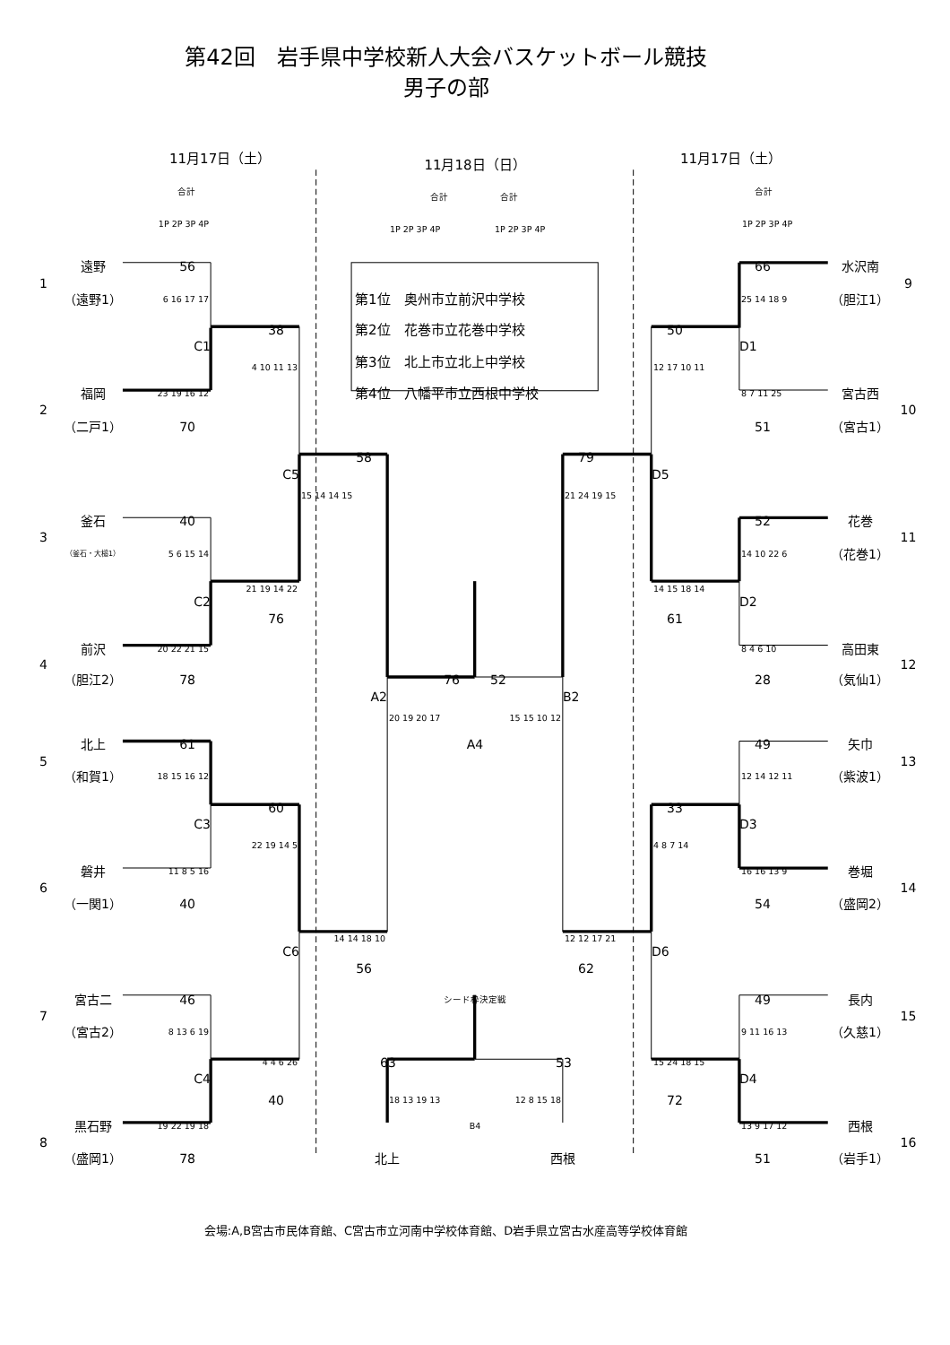第42回　岩手県中学校新人大会バスケットボール競技
男子の部
11月17日（土）
11月18日（日）
11月17日（土）
合計
合計
合計
合計
1P 2P 3P 4P
1P 2P 3P 4P
1P 2P 3P 4P
1P 2P 3P 4P
遠野
56
66
水沢南
1
9
（遠野1）
6 16 17 17
第1位　奥州市立前沢中学校
25 14 18 9
（胆江1）
38
第2位　花巻市立花巻中学校
50
C1
D1
4 10 11 13
第3位　北上市立北上中学校
12 17 10 11
福岡
23 19 16 12
第4位　八幡平市立西根中学校
8 7 11 25
宮古西
2
10
（二戸1）
70
51
（宮古1）
58
79
C5
D5
15 14 14 15
21 24 19 15
釜石
40
52
花巻
3
11
（釜石・大槌1）
5 6 15 14
14 10 22 6
（花巻1）
21 19 14 22
14 15 18 14
C2
D2
76
61
前沢
20 22 21 15
8 4 6 10
高田東
4
12
（胆江2）
78
76
52
28
（気仙1）
A2
B2
20 19 20 17
15 15 10 12
北上
61
A4
49
矢巾
5
13
（和賀1）
18 15 16 12
12 14 12 11
（紫波1）
60
33
C3
D3
22 19 14 5
4 8 7 14
磐井
11 8 5 16
16 16 13 9
巻堀
6
14
（一関1）
40
54
（盛岡2）
14 14 18 10
12 12 17 21
C6
D6
56
62
宮古二
46
シード枠決定戦
49
長内
7
15
（宮古2）
8 13 6 19
9 11 16 13
（久慈1）
4 4 6 26
63
53
15 24 18 15
C4
D4
40
18 13 19 13
12 8 15 18
72
黒石野
19 22 19 18
B4
13 9 17 12
西根
8
16
（盛岡1）
78
北上
西根
51
（岩手1）
会場:A,B宮古市民体育館、C宮古市立河南中学校体育館、D岩手県立宮古水産高等学校体育館